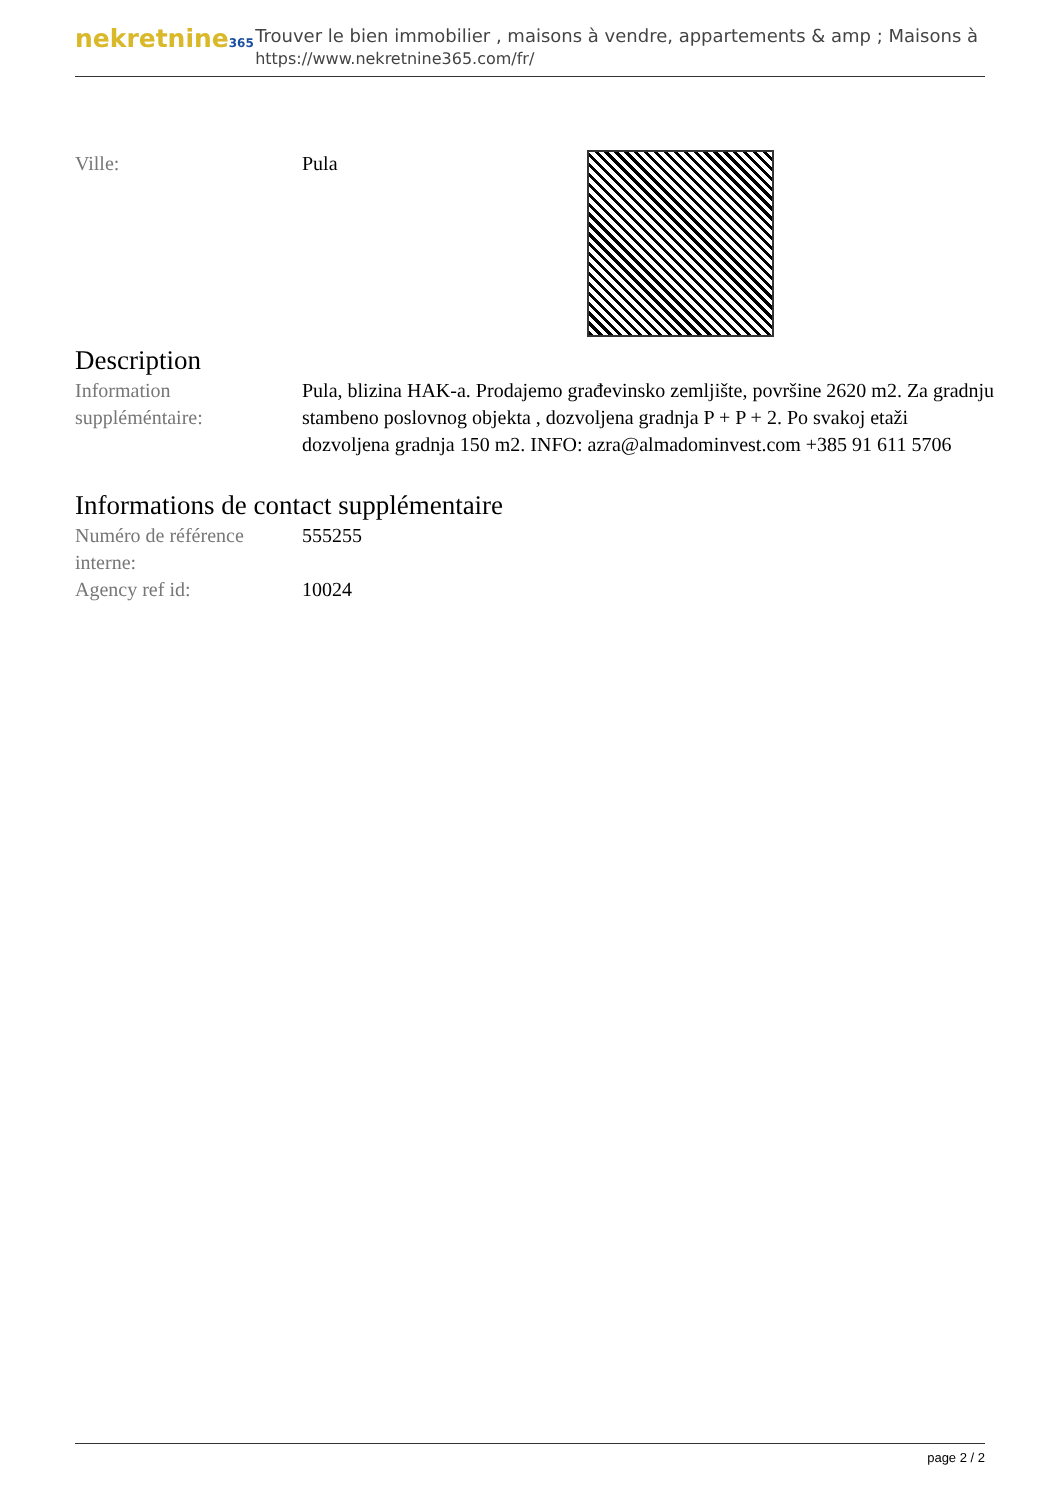nekretnine365
Trouver le bien immobilier , maisons à vendre, appartements & amp ; Maisons à
https://www.nekretnine365.com/fr/
| Ville: | Pula | |
Description
| Information suppléméntaire: | Pula, blizina HAK-a. Prodajemo građevinsko zemljište, površine 2620 m2. Za gradnju stambeno poslovnog objekta , dozvoljena gradnja P + P + 2. Po svakoj etaži dozvoljena gradnja 150 m2. INFO: azra@almadominvest.com +385 91 611 5706 |
Informations de contact supplémentaire
| Numéro de référence interne: | 555255 |
| Agency ref id: | 10024 |
page 2 / 2